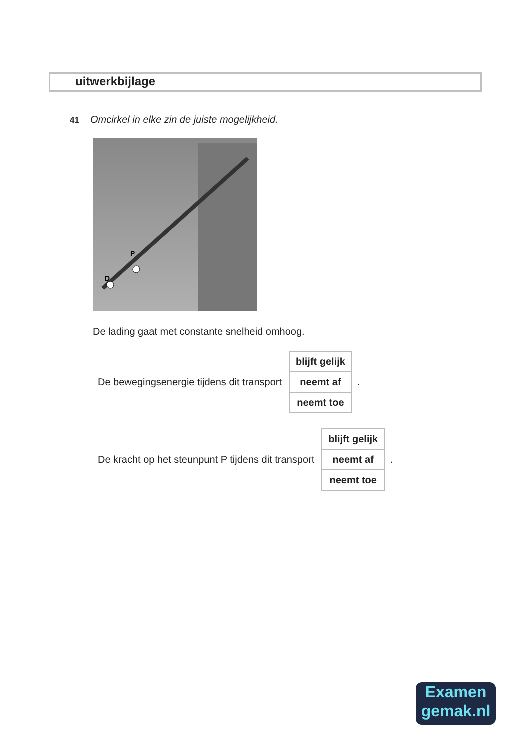uitwerkbijlage
41 Omcirkel in elke zin de juiste mogelijkheid.
P
D
De lading gaat met constante snelheid omhoog.
De bewegingsenergie tijdens dit transport
| blijft gelijk |
| neemt af |
| neemt toe |
.
De kracht op het steunpunt P tijdens dit transport
| blijft gelijk |
| neemt af |
| neemt toe |
.
Examen
gemak.nl